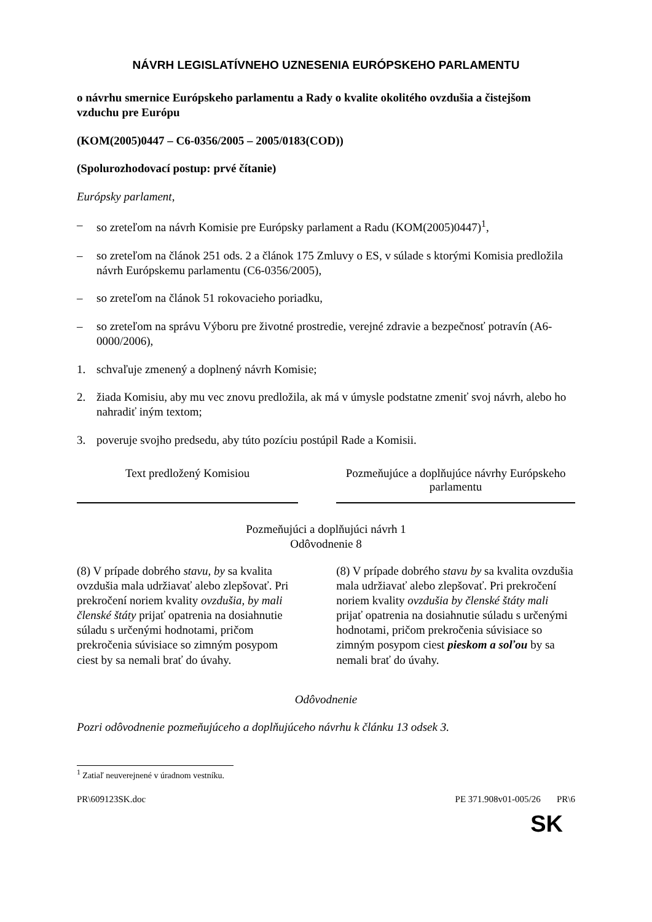NÁVRH LEGISLATÍVNEHO UZNESENIA EURÓPSKEHO PARLAMENTU
o návrhu smernice Európskeho parlamentu a Rady o kvalite okolitého ovzdušia a čistejšom vzduchu pre Európu
(KOM(2005)0447 – C6-0356/2005 – 2005/0183(COD))
(Spolurozhodovací postup: prvé čítanie)
Európsky parlament,
– so zreteľom na návrh Komisie pre Európsky parlament a Radu (KOM(2005)0447)<sup>1</sup>,
– so zreteľom na článok 251 ods. 2 a článok 175 Zmluvy o ES, v súlade s ktorými Komisia predložila návrh Európskemu parlamentu (C6-0356/2005),
– so zreteľom na článok 51 rokovacieho poriadku,
– so zreteľom na správu Výboru pre životné prostredie, verejné zdravie a bezpečnosť potravín (A6-0000/2006),
1. schvaľuje zmenený a doplnený návrh Komisie;
2. žiada Komisiu, aby mu vec znovu predložila, ak má v úmysle podstatne zmeniť svoj návrh, alebo ho nahradiť iným textom;
3. poveruje svojho predsedu, aby túto pozíciu postúpil Rade a Komisii.
| Text predložený Komisiou | | Pozmeňujúce a doplňujúce návrhy Európskeho parlamentu |
| --- | --- | --- |
| Pozmeňujúci a doplňujúci návrh 1 Odôvodnenie 8 | | |
| (8) V prípade dobrého stavu, by sa kvalita ovzdušia mala udržiavať alebo zlepšovať. Pri prekročení noriem kvality ovzdušia, by mali členské štáty prijať opatrenia na dosiahnutie súladu s určenými hodnotami, pričom prekročenia súvisiace so zimným posypom ciest by sa nemali brať do úvahy. | | (8) V prípade dobrého stavu by sa kvalita ovzdušia mala udržiavať alebo zlepšovať. Pri prekročení noriem kvality ovzdušia by členské štáty mali prijať opatrenia na dosiahnutie súladu s určenými hodnotami, pričom prekročenia súvisiace so zimným posypom ciest pieskom a soľou by sa nemali brať do úvahy. |
Odôvodnenie
Pozri odôvodnenie pozmeňujúceho a doplňujúceho návrhu k článku 13 odsek 3.
<sup>1</sup> Zatiaľ neuverejnené v úradnom vestníku.
PR\609123SK.doc PE 371.908v01-005/26 PR\6
SK